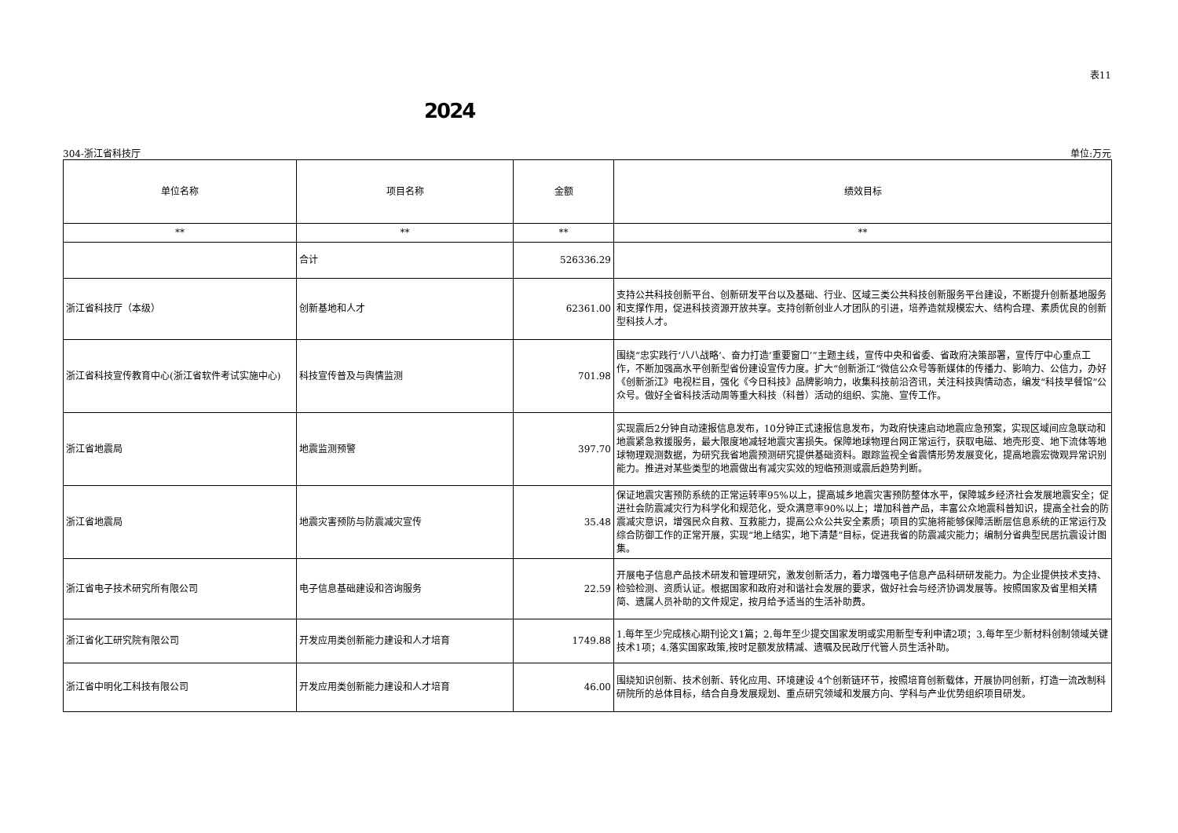表11
2024
304-浙江省科技厅 单位:万元
| 单位名称 | 项目名称 | 金额 | 绩效目标 |
| --- | --- | --- | --- |
| ** | ** | ** | ** |
| | 合计 | 526336.29 | |
| 浙江省科技厅（本级） | 创新基地和人才 | 62361.00 | 支持公共科技创新平台、创新研发平台以及基础、行业、区域三类公共科技创新服务平台建设，不断提升创新基地服务和支撑作用，促进科技资源开放共享。支持创新创业人才团队的引进，培养造就规模宏大、结构合理、素质优良的创新型科技人才。 |
| 浙江省科技宣传教育中心(浙江省软件考试实施中心) | 科技宣传普及与舆情监测 | 701.98 | 围绕“忠实践行‘八八战略’、奋力打造‘重要窗口’”主题主线，宣传中央和省委、省政府决策部署，宣传厅中心重点工作，不断加强高水平创新型省份建设宣传力度。扩大“创新浙江”微信公众号等新媒体的传播力、影响力、公信力，办好《创新浙江》电视栏目，强化《今日科技》品牌影响力，收集科技前沿咨讯，关注科技舆情动态，编发“科技早餐馆”公众号。做好全省科技活动周等重大科技（科普）活动的组织、实施、宣传工作。 |
| 浙江省地震局 | 地震监测预警 | 397.70 | 实现震后2分钟自动速报信息发布，10分钟正式速报信息发布，为政府快速启动地震应急预案，实现区域间应急联动和地震紧急救援服务，最大限度地减轻地震灾害损失。保障地球物理台网正常运行，获取电磁、地壳形变、地下流体等地球物理观测数据，为研究我省地震预测研究提供基础资料。跟踪监视全省震情形势发展变化，提高地震宏微观异常识别能力。推进对某些类型的地震做出有减灾实效的短临预测或震后趋势判断。 |
| 浙江省地震局 | 地震灾害预防与防震减灾宣传 | 35.48 | 保证地震灾害预防系统的正常运转率95%以上，提高城乡地震灾害预防整体水平，保障城乡经济社会发展地震安全；促进社会防震减灾行为科学化和规范化，受众满意率90%以上；增加科普产品，丰富公众地震科普知识，提高全社会的防震减灾意识，增强民众自救、互救能力，提高公众公共安全素质；项目的实施将能够保障活断层信息系统的正常运行及综合防御工作的正常开展，实现“地上结实，地下清楚”目标，促进我省的防震减灾能力；编制分省典型民居抗震设计图集。 |
| 浙江省电子技术研究所有限公司 | 电子信息基础建设和咨询服务 | 22.59 | 开展电子信息产品技术研发和管理研究，激发创新活力，着力增强电子信息产品科研研发能力。为企业提供技术支持、检验检测、资质认证。根据国家和政府对和谐社会发展的要求，做好社会与经济协调发展等。按照国家及省里相关精简、遗属人员补助的文件规定，按月给予适当的生活补助费。 |
| 浙江省化工研究院有限公司 | 开发应用类创新能力建设和人才培育 | 1749.88 | 1.每年至少完成核心期刊论文1篇；2.每年至少提交国家发明或实用新型专利申请2项；3.每年至少新材料创制领域关键技术1项；4.落实国家政策,按时足额发放精减、遗嘱及民政厅代管人员生活补助。 |
| 浙江省中明化工科技有限公司 | 开发应用类创新能力建设和人才培育 | 46.00 | 围绕知识创新、技术创新、转化应用、环境建设 4个创新链环节，按照培育创新载体，开展协同创新，打造一流改制科研院所的总体目标，结合自身发展规划、重点研究领域和发展方向、学科与产业优势组织项目研发。 |